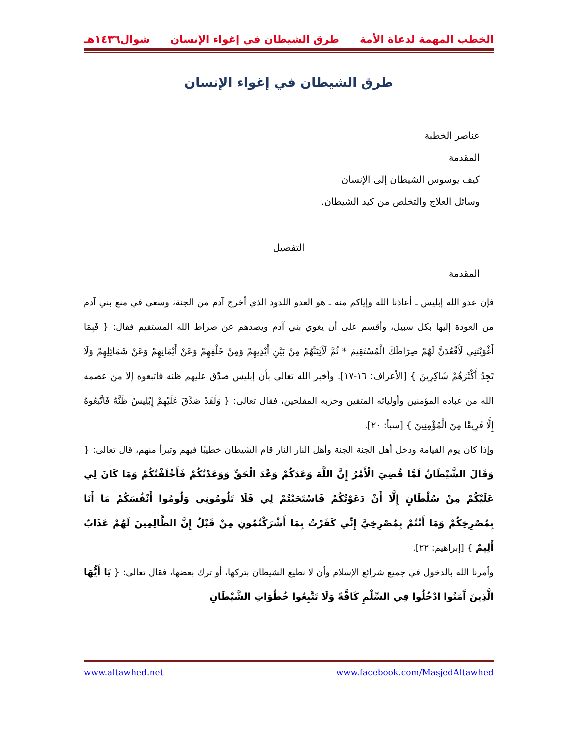الخطب المهمة لدعاة الأمة طرق الشيطان في إغواء الإنسان شوال١٤٣٦هـ
طرق الشيطان في إغواء الإنسان
عناصر الخطبة
المقدمة
كيف يوسوس الشيطان إلى الإنسان
وسائل العلاج والتخلص من كيد الشيطان.
التفصيل
المقدمة
فإن عدو الله إبليس ـ أعاذنا الله وإياكم منه ـ هو العدو اللدود الذي أخرج آدم من الجنة، وسعى في منع بني آدم من العودة إليها بكل سبيل، وأقسم على أن يغوي بني آدم ويصدهم عن صراط الله المستقيم فقال: { فَبِمَا أَغْوَيْتَنِي لَأَقْعُدَنَّ لَهُمْ صِرَاطَكَ الْمُسْتَقِيمَ * ثُمَّ لَآَتِيَنَّهُمْ مِنْ بَيْنِ أَيْدِيهِمْ وَمِنْ خَلْفِهِمْ وَعَنْ أَيْمَانِهِمْ وَعَنْ شَمَائِلِهِمْ وَلَا تَجِدُ أَكْثَرَهُمْ شَاكِرِينَ } [الأعراف: ١٦-١٧]. وأخبر الله تعالى بأن إبليس صدّق عليهم ظنه فاتبعوه إلا من عصمه الله من عباده المؤمنين وأوليائه المتقين وحزبه المفلحين، فقال تعالى: { وَلَقَدْ صَدَّقَ عَلَيْهِمْ إِبْلِيسُ ظَنَّهُ فَاتَّبَعُوهُ إِلَّا فَرِيقًا مِنَ الْمُؤْمِنِينَ } [سبأ: ٢٠].
وإذا كان يوم القيامة ودخل أهل الجنة الجنة وأهل النار النار قام الشيطان خطيبًا فيهم وتبرأ منهم، قال تعالى: { وَقَالَ الشَّيْطَانُ لَمَّا قُضِيَ الْأَمْرُ إِنَّ اللَّهَ وَعَدَكُمْ وَعْدَ الْحَقِّ وَوَعَدْتُكُمْ فَأَخْلَفْتُكُمْ وَمَا كَانَ لِي عَلَيْكُمْ مِنْ سُلْطَانٍ إِلَّا أَنْ دَعَوْتُكُمْ فَاسْتَجَبْتُمْ لِي فَلَا تَلُومُونِي وَلُومُوا أَنْفُسَكُمْ مَا أَنَا بِمُصْرِخِكُمْ وَمَا أَنْتُمْ بِمُصْرِخِيَّ إِنِّي كَفَرْتُ بِمَا أَشْرَكْتُمُونِ مِنْ قَبْلُ إِنَّ الظَّالِمِينَ لَهُمْ عَذَابٌ أَلِيمٌ } [إبراهيم: ٢٢].
وأمرنا الله بالدخول في جميع شرائع الإسلام وأن لا نطيع الشيطان بتركها، أو ترك بعضها، فقال تعالى: { يَا أَيُّهَا الَّذِينَ آَمَنُوا ادْخُلُوا فِي السِّلْمِ كَافَّةً وَلَا تَتَّبِعُوا خُطُوَاتِ الشَّيْطَانِ
www.altawhed.net www.facebook.com/MasjedAltawhed